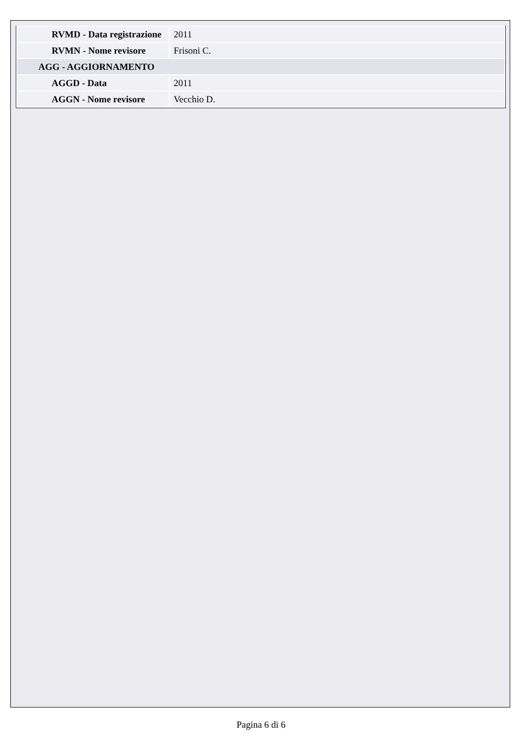| RVMD - Data registrazione | 2011 |
| RVMN - Nome revisore | Frisoni C. |
| AGG - AGGIORNAMENTO | |
| AGGD - Data | 2011 |
| AGGN - Nome revisore | Vecchio D. |
Pagina 6 di 6